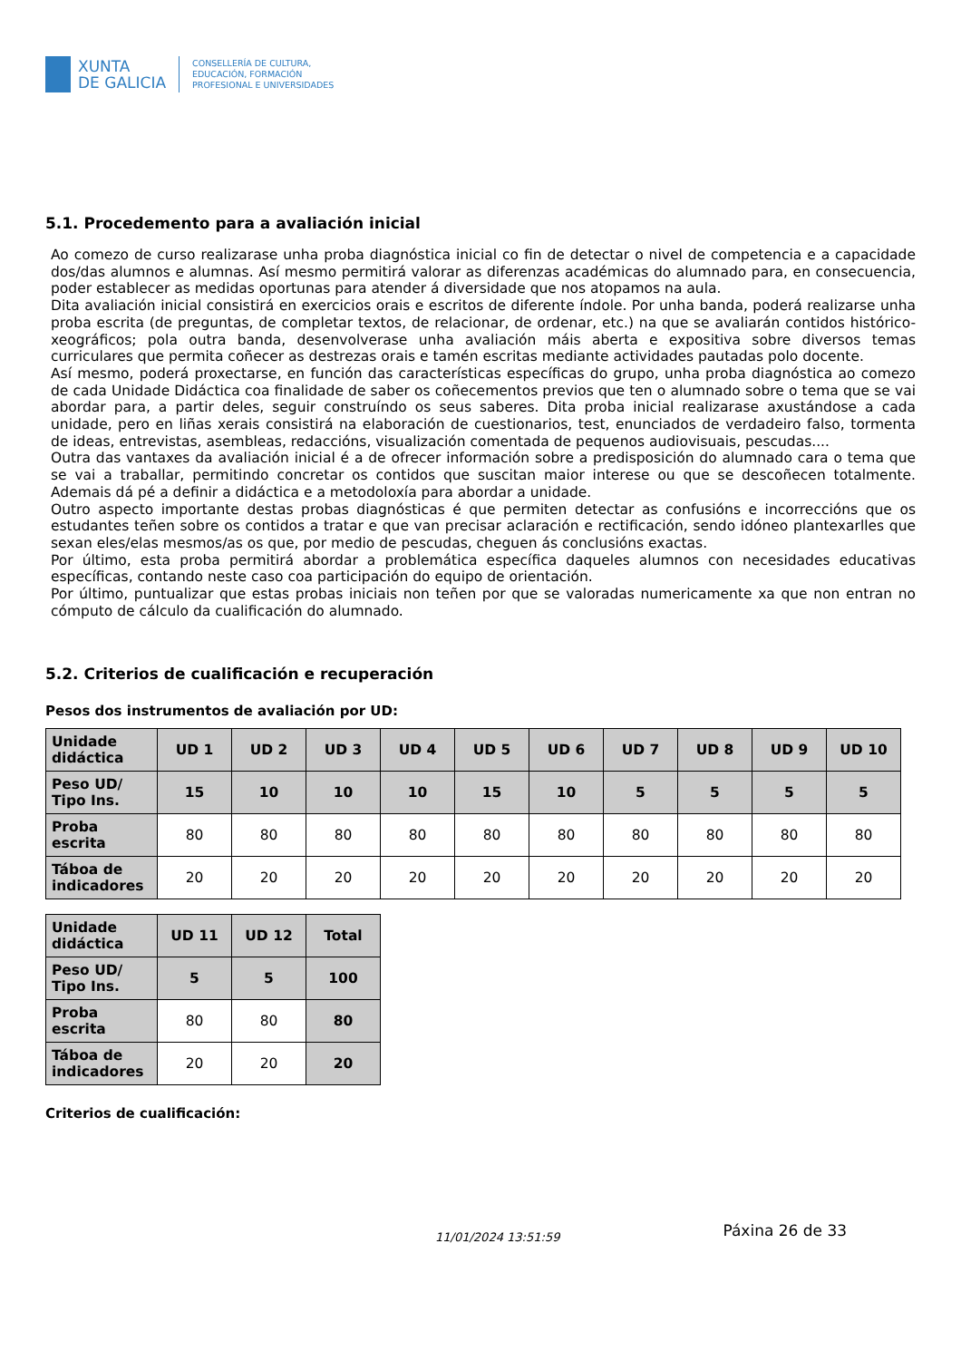XUNTA
DE GALICIA
CONSELLERÍA DE CULTURA,
EDUCACIÓN, FORMACIÓN
PROFESIONAL E UNIVERSIDADES
5.1. Procedemento para a avaliación inicial
Ao comezo de curso realizarase unha proba diagnóstica inicial co fin de detectar o nivel de competencia e a capacidade dos/das alumnos e alumnas. Así mesmo permitirá valorar as diferenzas académicas do alumnado para, en consecuencia, poder establecer as medidas oportunas para atender á diversidade que nos atopamos na aula.
Dita avaliación inicial consistirá en exercicios orais e escritos de diferente índole. Por unha banda, poderá realizarse unha proba escrita (de preguntas, de completar textos, de relacionar, de ordenar, etc.) na que se avaliarán contidos histórico-xeográficos; pola outra banda, desenvolverase unha avaliación máis aberta e expositiva sobre diversos temas curriculares que permita coñecer as destrezas orais e tamén escritas mediante actividades pautadas polo docente.
Así mesmo, poderá proxectarse, en función das características específicas do grupo, unha proba diagnóstica ao comezo de cada Unidade Didáctica coa finalidade de saber os coñecementos previos que ten o alumnado sobre o tema que se vai abordar para, a partir deles, seguir construíndo os seus saberes. Dita proba inicial realizarase axustándose a cada unidade, pero en liñas xerais consistirá na elaboración de cuestionarios, test, enunciados de verdadeiro falso, tormenta de ideas, entrevistas, asembleas, redaccións, visualización comentada de pequenos audiovisuais, pescudas....
Outra das vantaxes da avaliación inicial é a de ofrecer información sobre a predisposición do alumnado cara o tema que se vai a traballar, permitindo concretar os contidos que suscitan maior interese ou que se descoñecen totalmente. Ademais dá pé a definir a didáctica e a metodoloxía para abordar a unidade.
Outro aspecto importante destas probas diagnósticas é que permiten detectar as confusións e incorreccións que os estudantes teñen sobre os contidos a tratar e que van precisar aclaración e rectificación, sendo idóneo plantexarlles que sexan eles/elas mesmos/as os que, por medio de pescudas, cheguen ás conclusións exactas.
Por último, esta proba permitirá abordar a problemática específica daqueles alumnos con necesidades educativas específicas, contando neste caso coa participación do equipo de orientación.
Por último, puntualizar que estas probas iniciais non teñen por que se valoradas numericamente xa que non entran no cómputo de cálculo da cualificación do alumnado.
5.2. Criterios de cualificación e recuperación
Pesos dos instrumentos de avaliación por UD:
| Unidade didáctica | UD 1 | UD 2 | UD 3 | UD 4 | UD 5 | UD 6 | UD 7 | UD 8 | UD 9 | UD 10 |
| --- | --- | --- | --- | --- | --- | --- | --- | --- | --- | --- |
| Peso UD/ Tipo Ins. | 15 | 10 | 10 | 10 | 15 | 10 | 5 | 5 | 5 | 5 |
| Proba escrita | 80 | 80 | 80 | 80 | 80 | 80 | 80 | 80 | 80 | 80 |
| Táboa de indicadores | 20 | 20 | 20 | 20 | 20 | 20 | 20 | 20 | 20 | 20 |
| Unidade didáctica | UD 11 | UD 12 | Total |
| --- | --- | --- | --- |
| Peso UD/ Tipo Ins. | 5 | 5 | 100 |
| Proba escrita | 80 | 80 | 80 |
| Táboa de indicadores | 20 | 20 | 20 |
Criterios de cualificación:
11/01/2024 13:51:59 Páxina 26 de 33